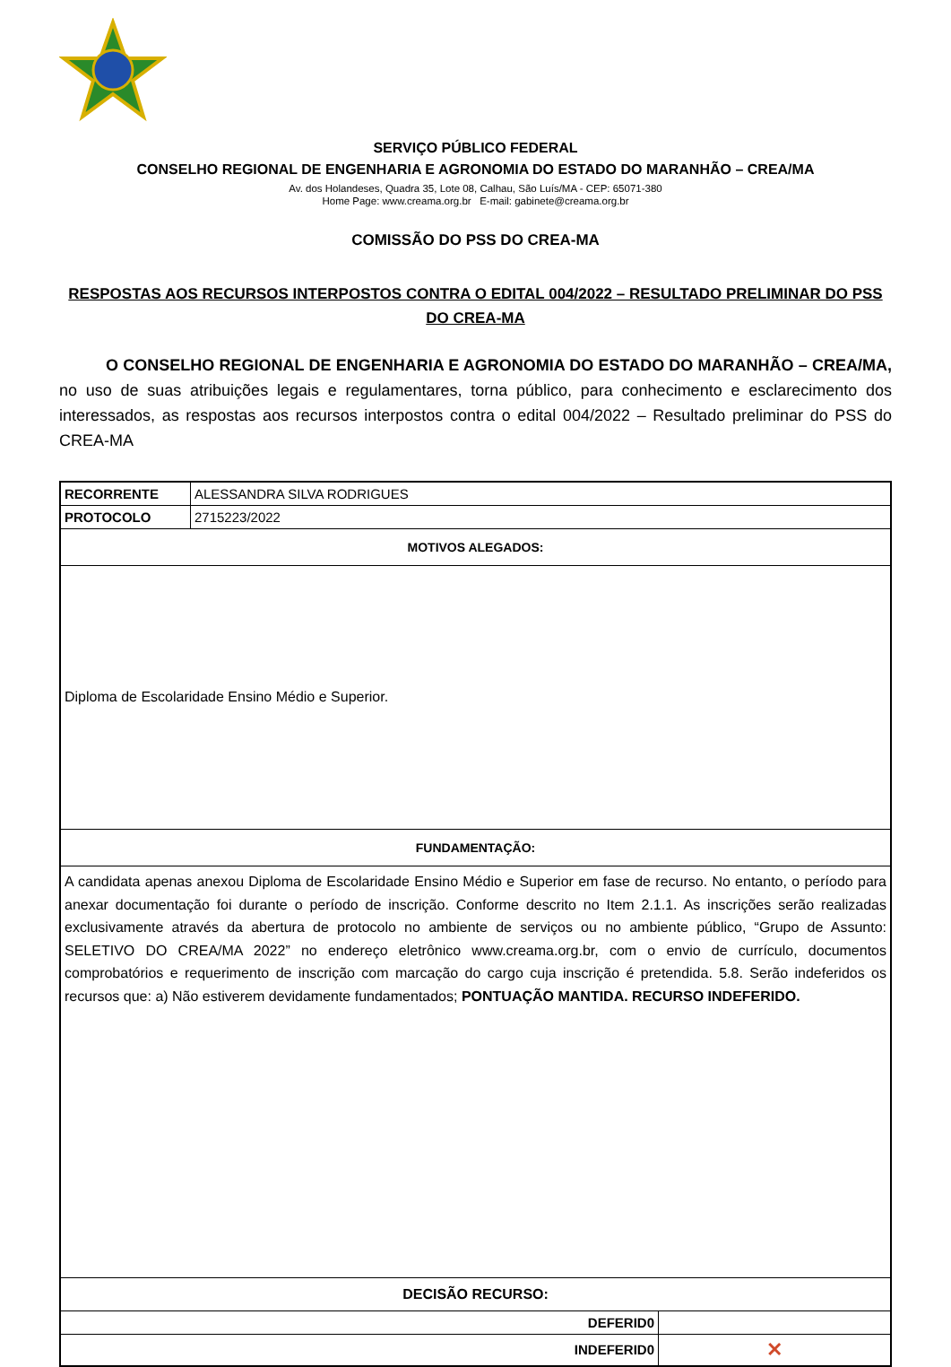SERVIÇO PÚBLICO FEDERAL
CONSELHO REGIONAL DE ENGENHARIA E AGRONOMIA DO ESTADO DO MARANHÃO – CREA/MA
Av. dos Holandeses, Quadra 35, Lote 08, Calhau, São Luís/MA - CEP: 65071-380
Home Page: www.creama.org.br E-mail: gabinete@creama.org.br
COMISSÃO DO PSS DO CREA-MA
RESPOSTAS AOS RECURSOS INTERPOSTOS CONTRA O EDITAL 004/2022 – RESULTADO PRELIMINAR DO PSS DO CREA-MA
O CONSELHO REGIONAL DE ENGENHARIA E AGRONOMIA DO ESTADO DO MARANHÃO – CREA/MA, no uso de suas atribuições legais e regulamentares, torna público, para conhecimento e esclarecimento dos interessados, as respostas aos recursos interpostos contra o edital 004/2022 – Resultado preliminar do PSS do CREA-MA
| RECORRENTE | ALESSANDRA SILVA RODRIGUES | |
| PROTOCOLO | 2715223/2022 | |
| MOTIVOS ALEGADOS: | | |
| Diploma de Escolaridade Ensino Médio e Superior. | | |
| FUNDAMENTAÇÃO: | | |
| A candidata apenas anexou Diploma de Escolaridade Ensino Médio e Superior em fase de recurso. No entanto, o período para anexar documentação foi durante o período de inscrição. Conforme descrito no Item 2.1.1. As inscrições serão realizadas exclusivamente através da abertura de protocolo no ambiente de serviços ou no ambiente público, “Grupo de Assunto: SELETIVO DO CREA/MA 2022” no endereço eletrônico www.creama.org.br, com o envio de currículo, documentos comprobatórios e requerimento de inscrição com marcação do cargo cuja inscrição é pretendida. 5.8. Serão indeferidos os recursos que: a) Não estiverem devidamente fundamentados; PONTUAÇÃO MANTIDA. RECURSO INDEFERIDO. | | |
| DECISÃO RECURSO: | | |
| DEFERID0 | | |
| INDEFERID0 | | ✕ |